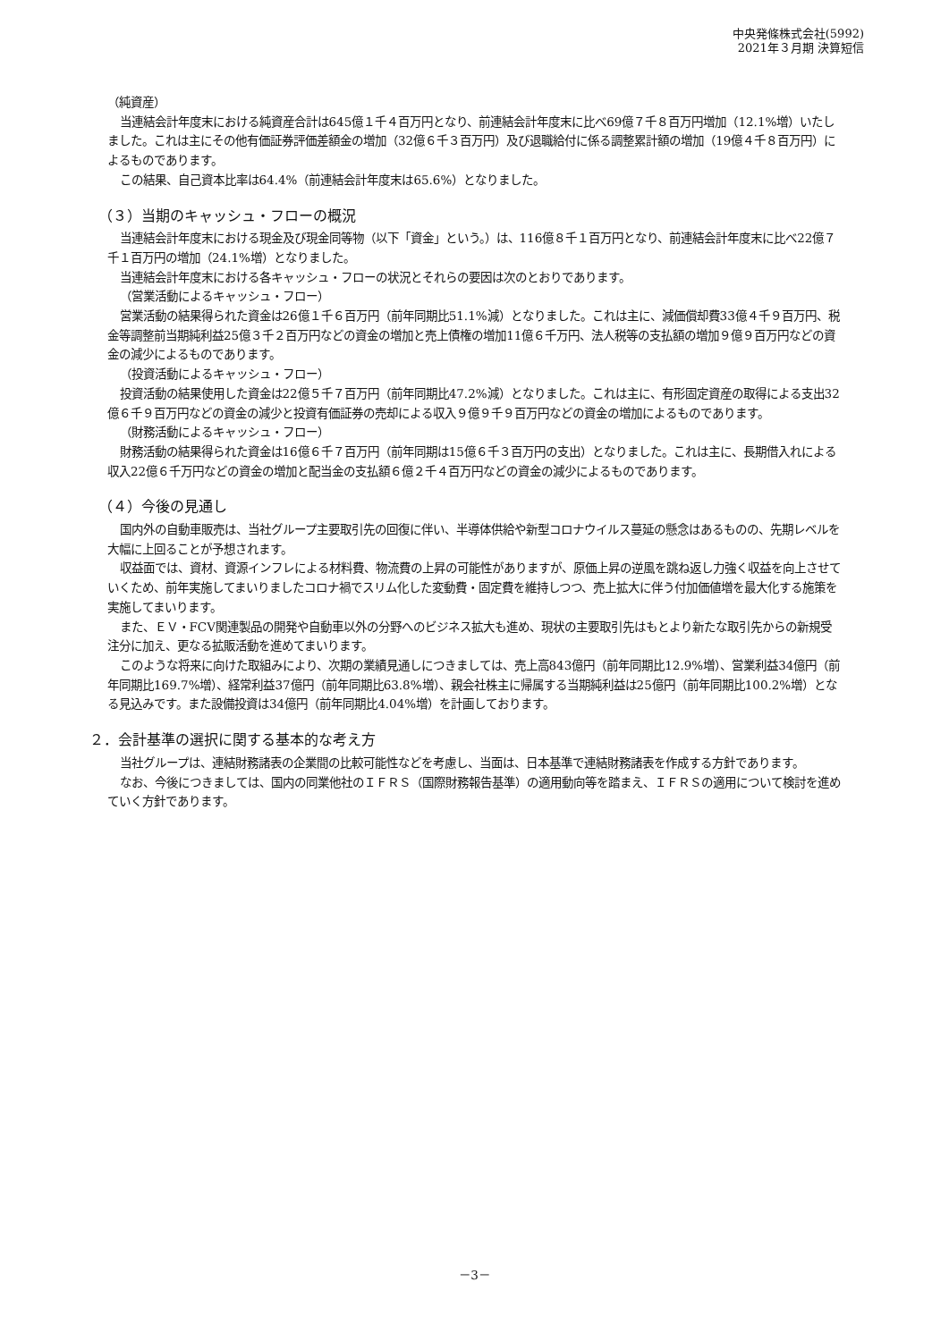中央発條株式会社(5992)
2021年３月期 決算短信
（純資産）
当連結会計年度末における純資産合計は645億１千４百万円となり、前連結会計年度末に比べ69億７千８百万円増加（12.1%増）いたしました。これは主にその他有価証券評価差額金の増加（32億６千３百万円）及び退職給付に係る調整累計額の増加（19億４千８百万円）によるものであります。
この結果、自己資本比率は64.4%（前連結会計年度末は65.6%）となりました。
（３）当期のキャッシュ・フローの概況
当連結会計年度末における現金及び現金同等物（以下「資金」という。）は、116億８千１百万円となり、前連結会計年度末に比べ22億７千１百万円の増加（24.1%増）となりました。
当連結会計年度末における各キャッシュ・フローの状況とそれらの要因は次のとおりであります。
（営業活動によるキャッシュ・フロー）
営業活動の結果得られた資金は26億１千６百万円（前年同期比51.1%減）となりました。これは主に、減価償却費33億４千９百万円、税金等調整前当期純利益25億３千２百万円などの資金の増加と売上債権の増加11億６千万円、法人税等の支払額の増加９億９百万円などの資金の減少によるものであります。
（投資活動によるキャッシュ・フロー）
投資活動の結果使用した資金は22億５千７百万円（前年同期比47.2%減）となりました。これは主に、有形固定資産の取得による支出32億６千９百万円などの資金の減少と投資有価証券の売却による収入９億９千９百万円などの資金の増加によるものであります。
（財務活動によるキャッシュ・フロー）
財務活動の結果得られた資金は16億６千７百万円（前年同期は15億６千３百万円の支出）となりました。これは主に、長期借入れによる収入22億６千万円などの資金の増加と配当金の支払額６億２千４百万円などの資金の減少によるものであります。
（４）今後の見通し
国内外の自動車販売は、当社グループ主要取引先の回復に伴い、半導体供給や新型コロナウイルス蔓延の懸念はあるものの、先期レベルを大幅に上回ることが予想されます。
収益面では、資材、資源インフレによる材料費、物流費の上昇の可能性がありますが、原価上昇の逆風を跳ね返し力強く収益を向上させていくため、前年実施してまいりましたコロナ禍でスリム化した変動費・固定費を維持しつつ、売上拡大に伴う付加価値増を最大化する施策を実施してまいります。
また、ＥＶ・FCV関連製品の開発や自動車以外の分野へのビジネス拡大も進め、現状の主要取引先はもとより新たな取引先からの新規受注分に加え、更なる拡販活動を進めてまいります。
このような将来に向けた取組みにより、次期の業績見通しにつきましては、売上高843億円（前年同期比12.9%増）、営業利益34億円（前年同期比169.7%増）、経常利益37億円（前年同期比63.8%増）、親会社株主に帰属する当期純利益は25億円（前年同期比100.2%増）となる見込みです。また設備投資は34億円（前年同期比4.04%増）を計画しております。
２．会計基準の選択に関する基本的な考え方
当社グループは、連結財務諸表の企業間の比較可能性などを考慮し、当面は、日本基準で連結財務諸表を作成する方針であります。
なお、今後につきましては、国内の同業他社のＩＦＲＳ（国際財務報告基準）の適用動向等を踏まえ、ＩＦＲＳの適用について検討を進めていく方針であります。
－3－